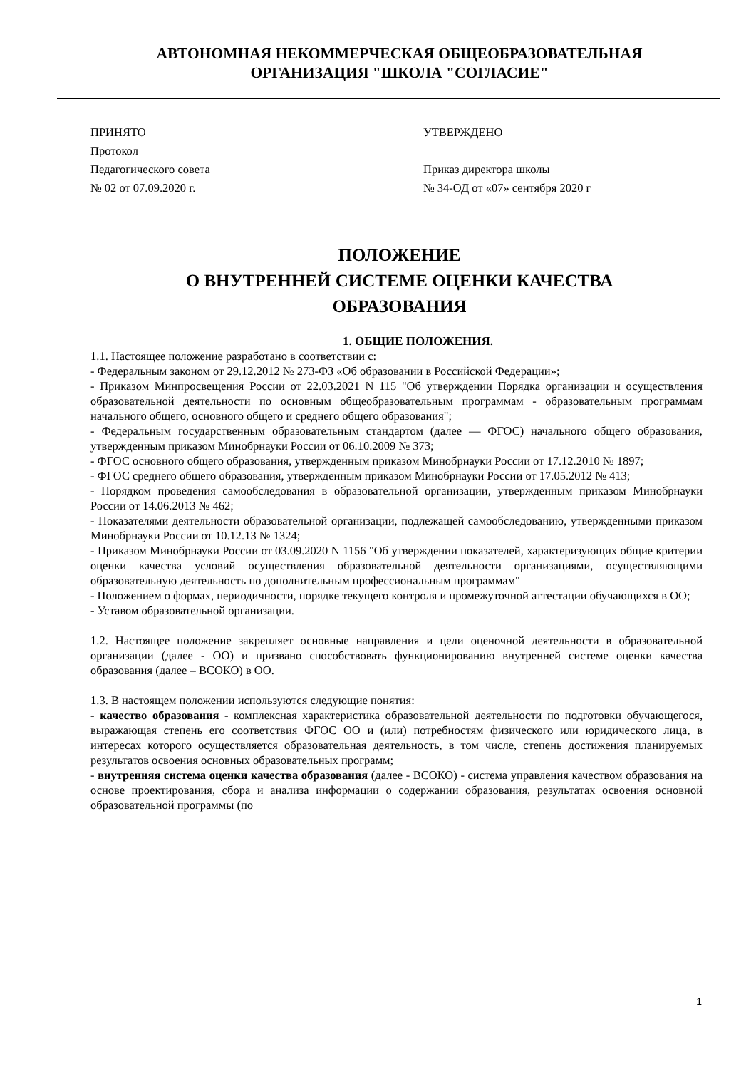АВТОНОМНАЯ НЕКОММЕРЧЕСКАЯ ОБЩЕОБРАЗОВАТЕЛЬНАЯ
ОРГАНИЗАЦИЯ "ШКОЛА "СОГЛАСИЕ"
ПРИНЯТО
Протокол
Педагогического совета
№ 02 от 07.09.2020 г.
УТВЕРЖДЕНО
Приказ директора школы
№ 34-ОД от «07» сентября 2020 г
ПОЛОЖЕНИЕ
О ВНУТРЕННЕЙ СИСТЕМЕ ОЦЕНКИ КАЧЕСТВА
ОБРАЗОВАНИЯ
1. ОБЩИЕ ПОЛОЖЕНИЯ.
1.1. Настоящее положение разработано в соответствии с:
- Федеральным законом от 29.12.2012 № 273-ФЗ «Об образовании в Российской Федерации»;
- Приказом Минпросвещения России от 22.03.2021 N 115 "Об утверждении Порядка организации и осуществления образовательной деятельности по основным общеобразовательным программам - образовательным программам начального общего, основного общего и среднего общего образования";
- Федеральным государственным образовательным стандартом (далее — ФГОС) начального общего образования, утвержденным приказом Минобрнауки России от 06.10.2009 № 373;
- ФГОС основного общего образования, утвержденным приказом Минобрнауки России от 17.12.2010 № 1897;
- ФГОС среднего общего образования, утвержденным приказом Минобрнауки России от 17.05.2012 № 413;
- Порядком проведения самообследования в образовательной организации, утвержденным приказом Минобрнауки России от 14.06.2013 № 462;
- Показателями деятельности образовательной организации, подлежащей самообследованию, утвержденными приказом Минобрнауки России от 10.12.13 № 1324;
- Приказом Минобрнауки России от 03.09.2020 N 1156 "Об утверждении показателей, характеризующих общие критерии оценки качества условий осуществления образовательной деятельности организациями, осуществляющими образовательную деятельность по дополнительным профессиональным программам"
- Положением о формах, периодичности, порядке текущего контроля и промежуточной аттестации обучающихся в ОО;
- Уставом образовательной организации.
1.2. Настоящее положение закрепляет основные направления и цели оценочной деятельности в образовательной организации (далее - ОО) и призвано способствовать функционированию внутренней системе оценки качества образования (далее – ВСОКО) в ОО.
1.3. В настоящем положении используются следующие понятия:
- качество образования - комплексная характеристика образовательной деятельности по подготовки обучающегося, выражающая степень его соответствия ФГОС ОО и (или) потребностям физического или юридического лица, в интересах которого осуществляется образовательная деятельность, в том числе, степень достижения планируемых результатов освоения основных образовательных программ;
- внутренняя система оценки качества образования (далее - ВСОКО) - система управления качеством образования на основе проектирования, сбора и анализа информации о содержании образования, результатах освоения основной образовательной программы (по
1